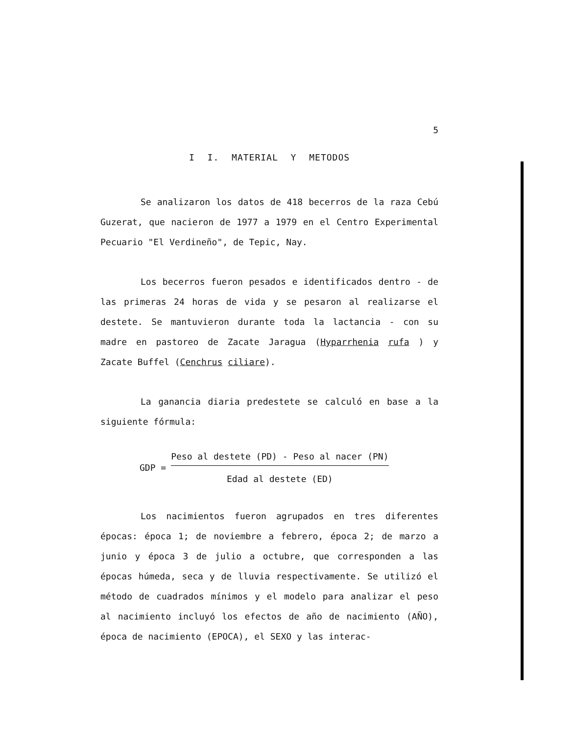5
I I. MATERIAL Y METODOS
Se analizaron los datos de 418 becerros de la raza Cebú Guzerat, que nacieron de 1977 a 1979 en el Centro Experimental Pecuario "El Verdineño", de Tepic, Nay.
Los becerros fueron pesados e identificados dentro - de las primeras 24 horas de vida y se pesaron al realizarse el destete. Se mantuvieron durante toda la lactancia - con su madre en pastoreo de Zacate Jaragua (Hyparrhenia rufa ) y Zacate Buffel (Cenchrus ciliare).
La ganancia diaria predestete se calculó en base a la siguiente fórmula:
GDP =
Peso al destete (PD) - Peso al nacer (PN)
Edad al destete (ED)
Los nacimientos fueron agrupados en tres diferentes épocas: época 1; de noviembre a febrero, época 2; de marzo a junio y época 3 de julio a octubre, que corresponden a las épocas húmeda, seca y de lluvia respectivamente. Se utilizó el método de cuadrados mínimos y el modelo para analizar el peso al nacimiento incluyó los efectos de año de nacimiento (AÑO), época de nacimiento (EPOCA), el SEXO y las interac-